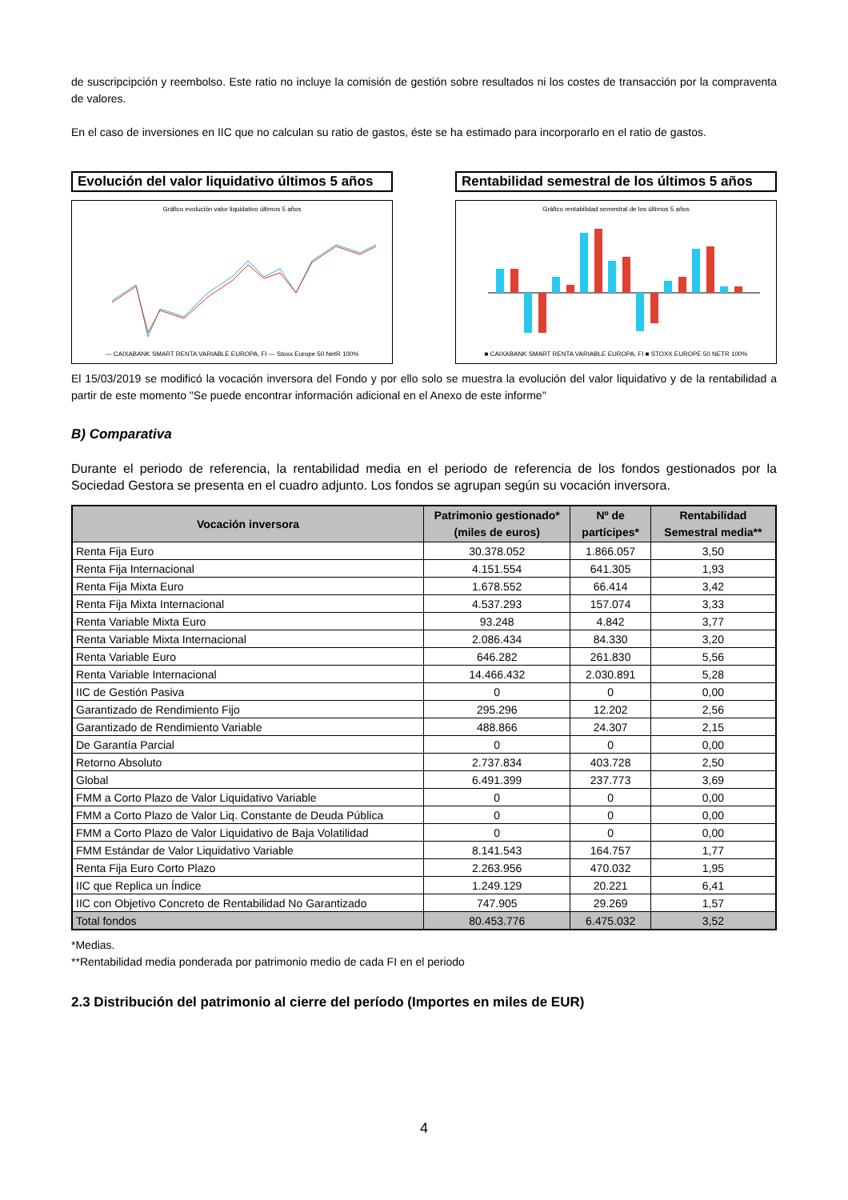de suscripcipción y reembolso. Este ratio no incluye la comisión de gestión sobre resultados ni los costes de transacción por la compraventa de valores.
En el caso de inversiones en IIC que no calculan su ratio de gastos, éste se ha estimado para incorporarlo en el ratio de gastos.
Evolución del valor liquidativo últimos 5 años
Gráfico evolución valor liquidativo últimos 5 años
— CAIXABANK SMART RENTA VARIABLE EUROPA, FI — Stoxx Europe 50 NetR 100%
Rentabilidad semestral de los últimos 5 años
Gráfico rentabilidad semestral de los últimos 5 años
■ CAIXABANK SMART RENTA VARIABLE EUROPA, FI ■ STOXX EUROPE 50 NETR 100%
El 15/03/2019 se modificó la vocación inversora del Fondo y por ello solo se muestra la evolución del valor liquidativo y de la rentabilidad a partir de este momento "Se puede encontrar información adicional en el Anexo de este informe"
B) Comparativa
Durante el periodo de referencia, la rentabilidad media en el periodo de referencia de los fondos gestionados por la Sociedad Gestora se presenta en el cuadro adjunto. Los fondos se agrupan según su vocación inversora.
| Vocación inversora | Patrimonio gestionado* (miles de euros) | Nº de partícipes* | Rentabilidad Semestral media** |
| --- | --- | --- | --- |
| Renta Fija Euro | 30.378.052 | 1.866.057 | 3,50 |
| Renta Fija Internacional | 4.151.554 | 641.305 | 1,93 |
| Renta Fija Mixta Euro | 1.678.552 | 66.414 | 3,42 |
| Renta Fija Mixta Internacional | 4.537.293 | 157.074 | 3,33 |
| Renta Variable Mixta Euro | 93.248 | 4.842 | 3,77 |
| Renta Variable Mixta Internacional | 2.086.434 | 84.330 | 3,20 |
| Renta Variable Euro | 646.282 | 261.830 | 5,56 |
| Renta Variable Internacional | 14.466.432 | 2.030.891 | 5,28 |
| IIC de Gestión Pasiva | 0 | 0 | 0,00 |
| Garantizado de Rendimiento Fijo | 295.296 | 12.202 | 2,56 |
| Garantizado de Rendimiento Variable | 488.866 | 24.307 | 2,15 |
| De Garantía Parcial | 0 | 0 | 0,00 |
| Retorno Absoluto | 2.737.834 | 403.728 | 2,50 |
| Global | 6.491.399 | 237.773 | 3,69 |
| FMM a Corto Plazo de Valor Liquidativo Variable | 0 | 0 | 0,00 |
| FMM a Corto Plazo de Valor Liq. Constante de Deuda Pública | 0 | 0 | 0,00 |
| FMM a Corto Plazo de Valor Liquidativo de Baja Volatilidad | 0 | 0 | 0,00 |
| FMM Estándar de Valor Liquidativo Variable | 8.141.543 | 164.757 | 1,77 |
| Renta Fija Euro Corto Plazo | 2.263.956 | 470.032 | 1,95 |
| IIC que Replica un Índice | 1.249.129 | 20.221 | 6,41 |
| IIC con Objetivo Concreto de Rentabilidad No Garantizado | 747.905 | 29.269 | 1,57 |
| Total fondos | 80.453.776 | 6.475.032 | 3,52 |
*Medias.
**Rentabilidad media ponderada por patrimonio medio de cada FI en el periodo
2.3 Distribución del patrimonio al cierre del período (Importes en miles de EUR)
4